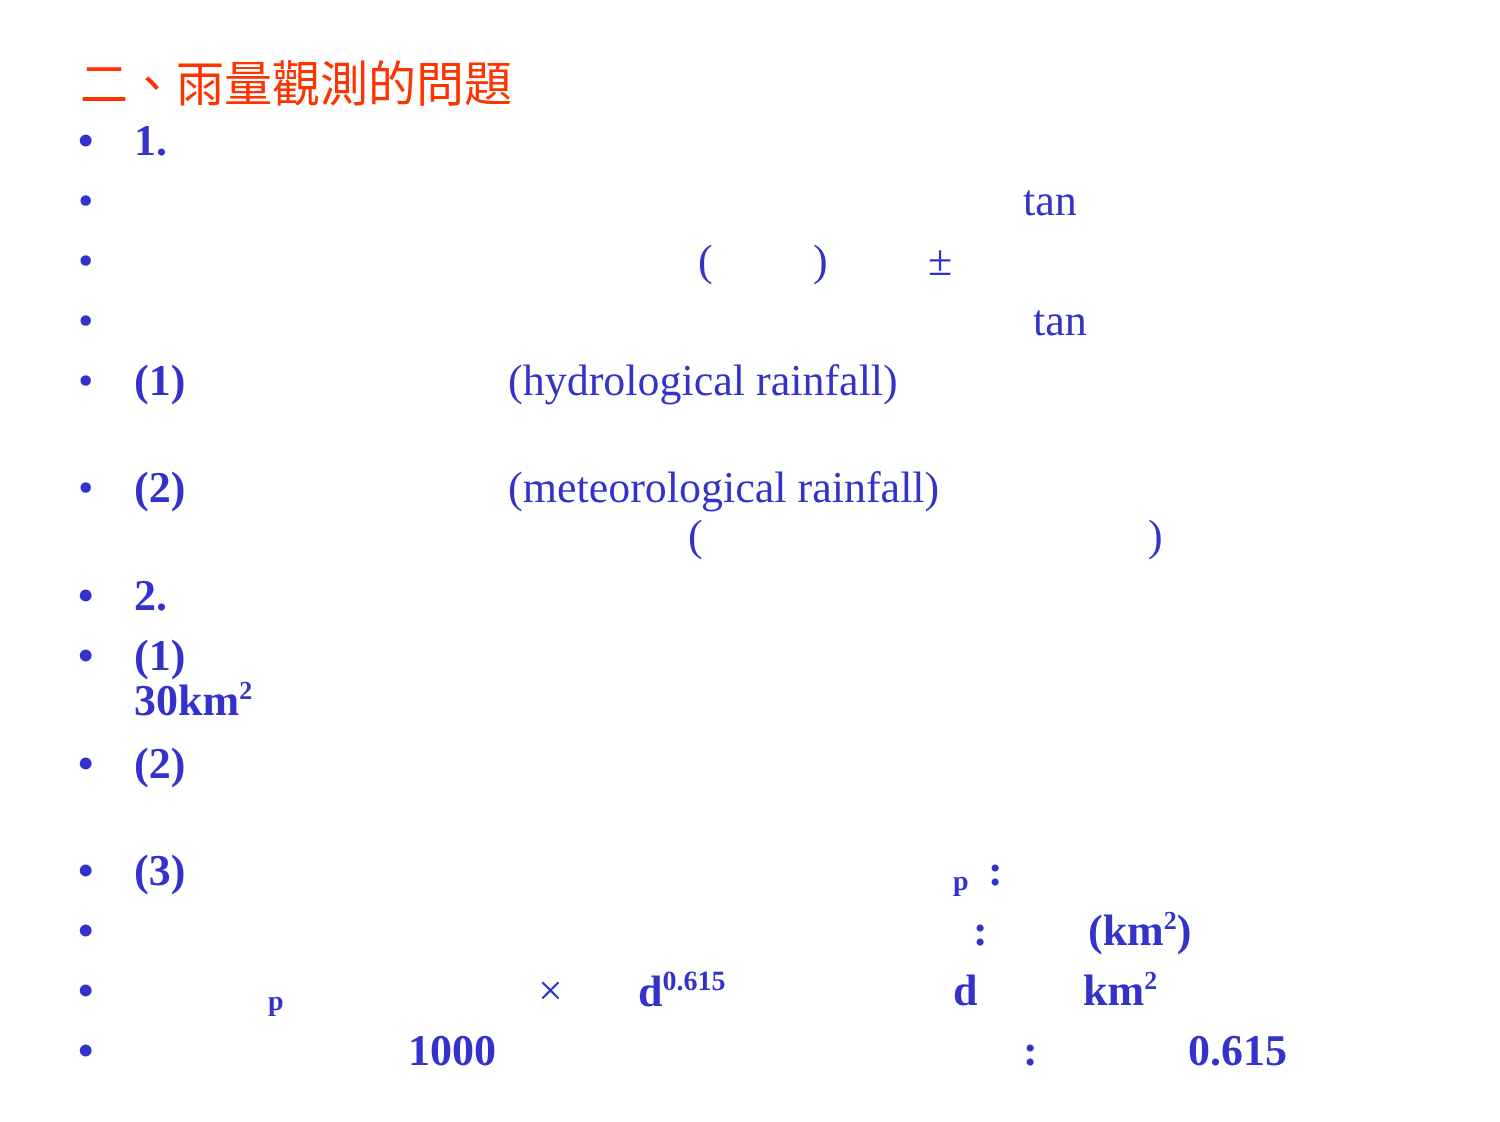二、雨量觀測的問題
• 1.
• tan
• () ±
• tan
• (1) (hydrological rainfall)
• (2) (meteorological rainfall)
()
• 2.
• (1)
30km<sup>2</sup>
• (2)
• (3) p:
•: (km<sup>2</sup>)
• p × d<sup>0.615</sup> d km<sup>2</sup>
• 1000: 0.615